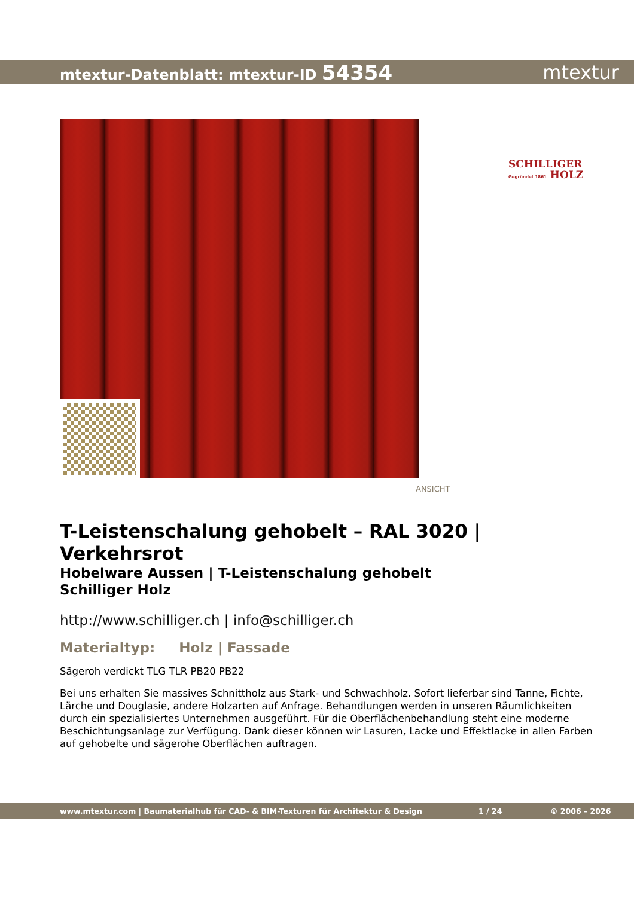mtextur-Datenblatt: mtextur-ID 54354
mtextur
SCHILLIGER
Gegründet 1861 HOLZ
ANSICHT
T-Leistenschalung gehobelt – RAL 3020 | Verkehrsrot
Hobelware Aussen | T-Leistenschalung gehobelt
Schilliger Holz
http://www.schilliger.ch | info@schilliger.ch
Materialtyp: Holz | Fassade
Sägeroh verdickt TLG TLR PB20 PB22
Bei uns erhalten Sie massives Schnittholz aus Stark- und Schwachholz. Sofort lieferbar sind Tanne, Fichte, Lärche und Douglasie, andere Holzarten auf Anfrage. Behandlungen werden in unseren Räumlichkeiten durch ein spezialisiertes Unternehmen ausgeführt. Für die Oberflächenbehandlung steht eine moderne Beschichtungsanlage zur Verfügung. Dank dieser können wir Lasuren, Lacke und Effektlacke in allen Farben auf gehobelte und sägerohe Oberflächen auftragen.
www.mtextur.com | Baumaterialhub für CAD- & BIM-Texturen für Architektur & Design 1 / 24 © 2006 – 2026